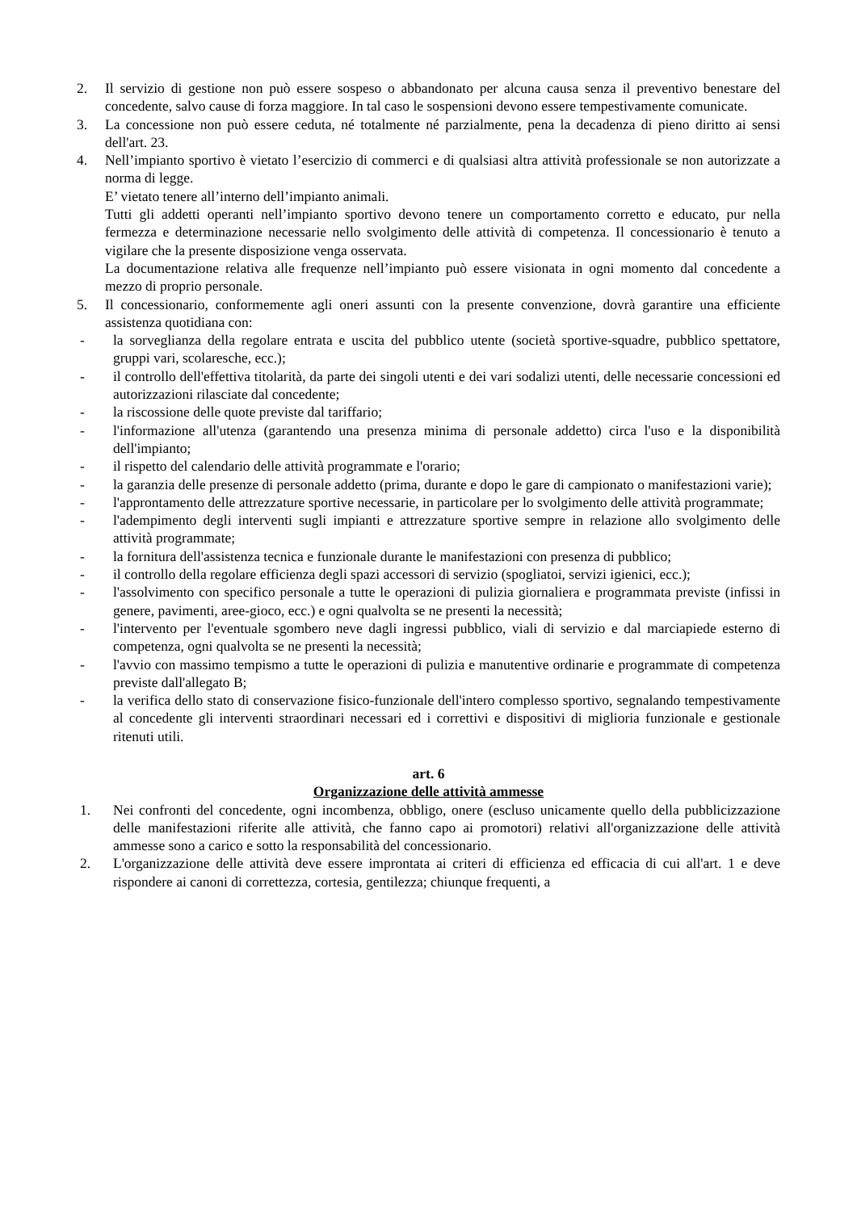2. Il servizio di gestione non può essere sospeso o abbandonato per alcuna causa senza il preventivo benestare del concedente, salvo cause di forza maggiore. In tal caso le sospensioni devono essere tempestivamente comunicate.
3. La concessione non può essere ceduta, né totalmente né parzialmente, pena la decadenza di pieno diritto ai sensi dell'art. 23.
4. Nell’impianto sportivo è vietato l’esercizio di commerci e di qualsiasi altra attività professionale se non autorizzate a norma di legge.
E’ vietato tenere all’interno dell’impianto animali.
Tutti gli addetti operanti nell’impianto sportivo devono tenere un comportamento corretto e educato, pur nella fermezza e determinazione necessarie nello svolgimento delle attività di competenza. Il concessionario è tenuto a vigilare che la presente disposizione venga osservata.
La documentazione relativa alle frequenze nell’impianto può essere visionata in ogni momento dal concedente a mezzo di proprio personale.
5. Il concessionario, conformemente agli oneri assunti con la presente convenzione, dovrà garantire una efficiente assistenza quotidiana con:
- la sorveglianza della regolare entrata e uscita del pubblico utente (società sportive-squadre, pubblico spettatore, gruppi vari, scolaresche, ecc.);
- il controllo dell'effettiva titolarità, da parte dei singoli utenti e dei vari sodalizi utenti, delle necessarie concessioni ed autorizzazioni rilasciate dal concedente;
- la riscossione delle quote previste dal tariffario;
- l'informazione all'utenza (garantendo una presenza minima di personale addetto) circa l'uso e la disponibilità dell'impianto;
- il rispetto del calendario delle attività programmate e l'orario;
- la garanzia delle presenze di personale addetto (prima, durante e dopo le gare di campionato o manifestazioni varie);
- l'approntamento delle attrezzature sportive necessarie, in particolare per lo svolgimento delle attività programmate;
- l'adempimento degli interventi sugli impianti e attrezzature sportive sempre in relazione allo svolgimento delle attività programmate;
- la fornitura dell'assistenza tecnica e funzionale durante le manifestazioni con presenza di pubblico;
- il controllo della regolare efficienza degli spazi accessori di servizio (spogliatoi, servizi igienici, ecc.);
- l'assolvimento con specifico personale a tutte le operazioni di pulizia giornaliera e programmata previste (infissi in genere, pavimenti, aree-gioco, ecc.) e ogni qualvolta se ne presenti la necessità;
- l'intervento per l'eventuale sgombero neve dagli ingressi pubblico, viali di servizio e dal marciapiede esterno di competenza, ogni qualvolta se ne presenti la necessità;
- l'avvio con massimo tempismo a tutte le operazioni di pulizia e manutentive ordinarie e programmate di competenza previste dall'allegato B;
- la verifica dello stato di conservazione fisico-funzionale dell'intero complesso sportivo, segnalando tempestivamente al concedente gli interventi straordinari necessari ed i correttivi e dispositivi di miglioria funzionale e gestionale ritenuti utili.
art. 6
Organizzazione delle attività ammesse
1. Nei confronti del concedente, ogni incombenza, obbligo, onere (escluso unicamente quello della pubblicizzazione delle manifestazioni riferite alle attività, che fanno capo ai promotori) relativi all'organizzazione delle attività ammesse sono a carico e sotto la responsabilità del concessionario.
2. L'organizzazione delle attività deve essere improntata ai criteri di efficienza ed efficacia di cui all'art. 1 e deve rispondere ai canoni di correttezza, cortesia, gentilezza; chiunque frequenti, a